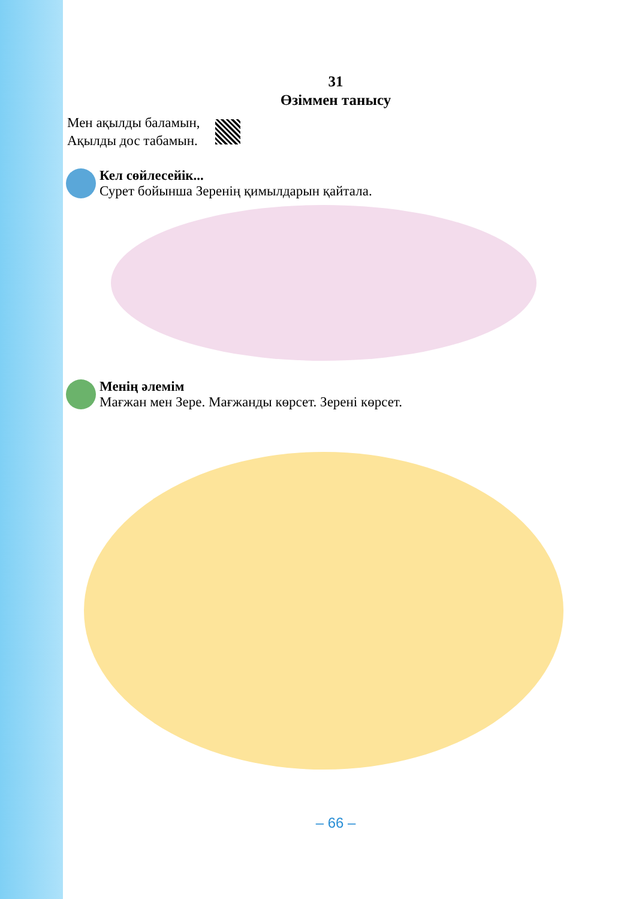31
Өзіммен танысу
Мен ақылды баламын,
Ақылды дос табамын.
Кел сөйлесейік...
Сурет бойынша Зеренің қимылдарын қайтала.
Менің әлемім
Мағжан мен Зере. Мағжанды көрсет. Зерені көрсет.
– 66 –